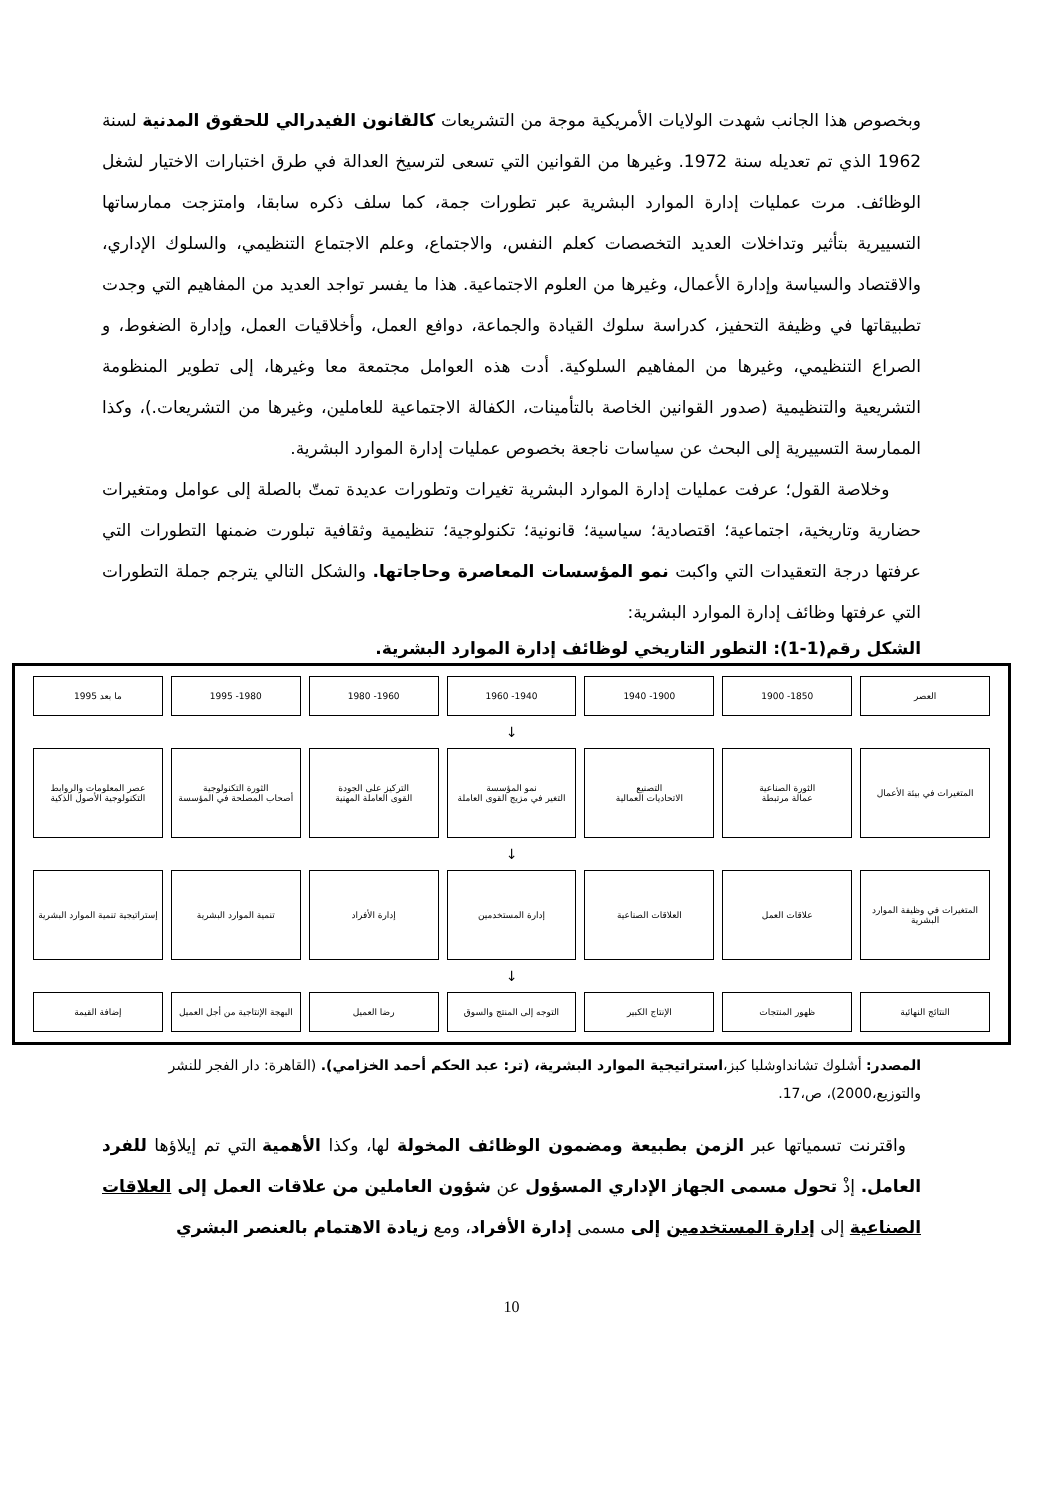وبخصوص هذا الجانب شهدت الولايات الأمريكية موجة من التشريعات كالقانون الفيدرالي للحقوق المدنية لسنة 1962 الذي تم تعديله سنة 1972. وغيرها من القوانين التي تسعى لترسيخ العدالة في طرق اختبارات الاختيار لشغل الوظائف. مرت عمليات إدارة الموارد البشرية عبر تطورات جمة، كما سلف ذكره سابقا، وامتزجت ممارساتها التسييرية بتأثير وتداخلات العديد التخصصات كعلم النفس، والاجتماع، وعلم الاجتماع التنظيمي، والسلوك الإداري، والاقتصاد والسياسة وإدارة الأعمال، وغيرها من العلوم الاجتماعية. هذا ما يفسر تواجد العديد من المفاهيم التي وجدت تطبيقاتها في وظيفة التحفيز، كدراسة سلوك القيادة والجماعة، دوافع العمل، وأخلاقيات العمل، وإدارة الضغوط، و الصراع التنظيمي، وغيرها من المفاهيم السلوكية. أدت هذه العوامل مجتمعة معا وغيرها، إلى تطوير المنظومة التشريعية والتنظيمية (صدور القوانين الخاصة بالتأمينات، الكفالة الاجتماعية للعاملين، وغيرها من التشريعات.)، وكذا الممارسة التسييرية إلى البحث عن سياسات ناجعة بخصوص عمليات إدارة الموارد البشرية.
وخلاصة القول؛ عرفت عمليات إدارة الموارد البشرية تغيرات وتطورات عديدة تمتّ بالصلة إلى عوامل ومتغيرات حضارية وتاريخية، اجتماعية؛ اقتصادية؛ سياسية؛ قانونية؛ تكنولوجية؛ تنظيمية وثقافية تبلورت ضمنها التطورات التي عرفتها درجة التعقيدات التي واكبت نمو المؤسسات المعاصرة وحاجاتها. والشكل التالي يترجم جملة التطورات التي عرفتها وظائف إدارة الموارد البشرية:
الشكل رقم(1-1): التطور التاريخي لوظائف إدارة الموارد البشرية.
العصر 1850- 1900 1900- 1940 1940- 1960 1960- 1980 1980- 1995 ما بعد 1995
↓
المتغيرات في بيئة الأعمال الثورة الصناعية
عمالة مرتبطة
التصنيع
الاتحاديات العمالية
نمو المؤسسة
التغير في مزيج القوى العاملة
التركيز على الجودة
القوى العاملة المهنية
الثورة التكنولوجية
أصحاب المصلحة في المؤسسة
عصر المعلومات والروابط التكنولوجية الأصول الذكية
↓
المتغيرات في وظيفة الموارد البشرية
علاقات العمل العلاقات الصناعية إدارة المستخدمين إدارة الأفراد تنمية الموارد البشرية إستراتيجية تنمية الموارد البشرية
↓
النتائج النهائية ظهور المنتجات الإنتاج الكبير التوجه إلى المنتج والسوق رضا العميل البهجة الإنتاجية من أجل العميل إضافة القيمة
المصدر: أشلوك تشانداوشلبا كبز،استراتيجية الموارد البشرية، (تر: عبد الحكم أحمد الخزامي). (القاهرة: دار الفجر للنشر والتوزيع،2000)، ص،17.
واقترنت تسمياتها عبر الزمن بطبيعة ومضمون الوظائف المخولة لها، وكذا الأهمية التي تم إيلاؤها للفرد العامل. إذْ تحول مسمى الجهاز الإداري المسؤول عن شؤون العاملين من علاقات العمل إلى العلاقات الصناعية إلى إدارة المستخدمين إلى مسمى إدارة الأفراد، ومع زيادة الاهتمام بالعنصر البشري
10